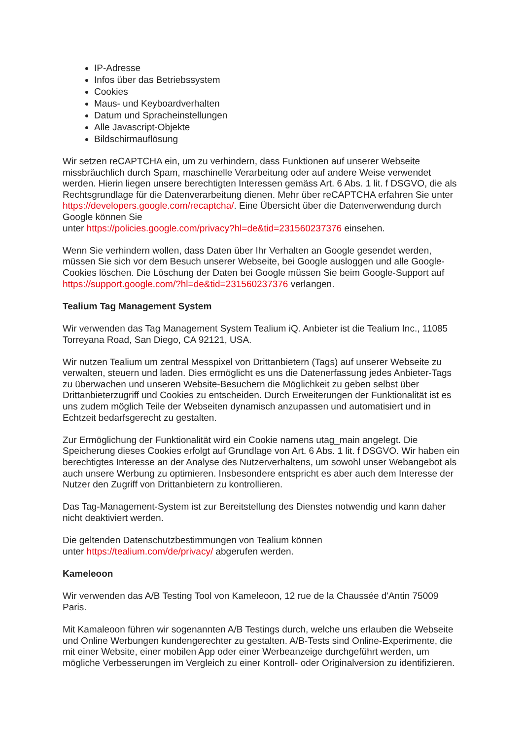IP-Adresse
Infos über das Betriebssystem
Cookies
Maus- und Keyboardverhalten
Datum und Spracheinstellungen
Alle Javascript-Objekte
Bildschirmauflösung
Wir setzen reCAPTCHA ein, um zu verhindern, dass Funktionen auf unserer Webseite missbräuchlich durch Spam, maschinelle Verarbeitung oder auf andere Weise verwendet werden. Hierin liegen unsere berechtigten Interessen gemäss Art. 6 Abs. 1 lit. f DSGVO, die als Rechtsgrundlage für die Datenverarbeitung dienen. Mehr über reCAPTCHA erfahren Sie unter https://developers.google.com/recaptcha/. Eine Übersicht über die Datenverwendung durch Google können Sie
unter https://policies.google.com/privacy?hl=de&tid=231560237376 einsehen.
Wenn Sie verhindern wollen, dass Daten über Ihr Verhalten an Google gesendet werden, müssen Sie sich vor dem Besuch unserer Webseite, bei Google ausloggen und alle Google-Cookies löschen. Die Löschung der Daten bei Google müssen Sie beim Google-Support auf https://support.google.com/?hl=de&tid=231560237376 verlangen.
Tealium Tag Management System
Wir verwenden das Tag Management System Tealium iQ. Anbieter ist die Tealium Inc., 11085 Torreyana Road, San Diego, CA 92121, USA.
Wir nutzen Tealium um zentral Messpixel von Drittanbietern (Tags) auf unserer Webseite zu verwalten, steuern und laden. Dies ermöglicht es uns die Datenerfassung jedes Anbieter-Tags zu überwachen und unseren Website-Besuchern die Möglichkeit zu geben selbst über Drittanbieterzugriff und Cookies zu entscheiden. Durch Erweiterungen der Funktionalität ist es uns zudem möglich Teile der Webseiten dynamisch anzupassen und automatisiert und in Echtzeit bedarfsgerecht zu gestalten.
Zur Ermöglichung der Funktionalität wird ein Cookie namens utag_main angelegt. Die Speicherung dieses Cookies erfolgt auf Grundlage von Art. 6 Abs. 1 lit. f DSGVO. Wir haben ein berechtigtes Interesse an der Analyse des Nutzerverhaltens, um sowohl unser Webangebot als auch unsere Werbung zu optimieren. Insbesondere entspricht es aber auch dem Interesse der Nutzer den Zugriff von Drittanbietern zu kontrollieren.
Das Tag-Management-System ist zur Bereitstellung des Dienstes notwendig und kann daher nicht deaktiviert werden.
Die geltenden Datenschutzbestimmungen von Tealium können
unter https://tealium.com/de/privacy/ abgerufen werden.
Kameleoon
Wir verwenden das A/B Testing Tool von Kameleoon, 12 rue de la Chaussée d'Antin 75009 Paris.
Mit Kamaleoon führen wir sogenannten A/B Testings durch, welche uns erlauben die Webseite und Online Werbungen kundengerechter zu gestalten. A/B-Tests sind Online-Experimente, die mit einer Website, einer mobilen App oder einer Werbeanzeige durchgeführt werden, um mögliche Verbesserungen im Vergleich zu einer Kontroll- oder Originalversion zu identifizieren.